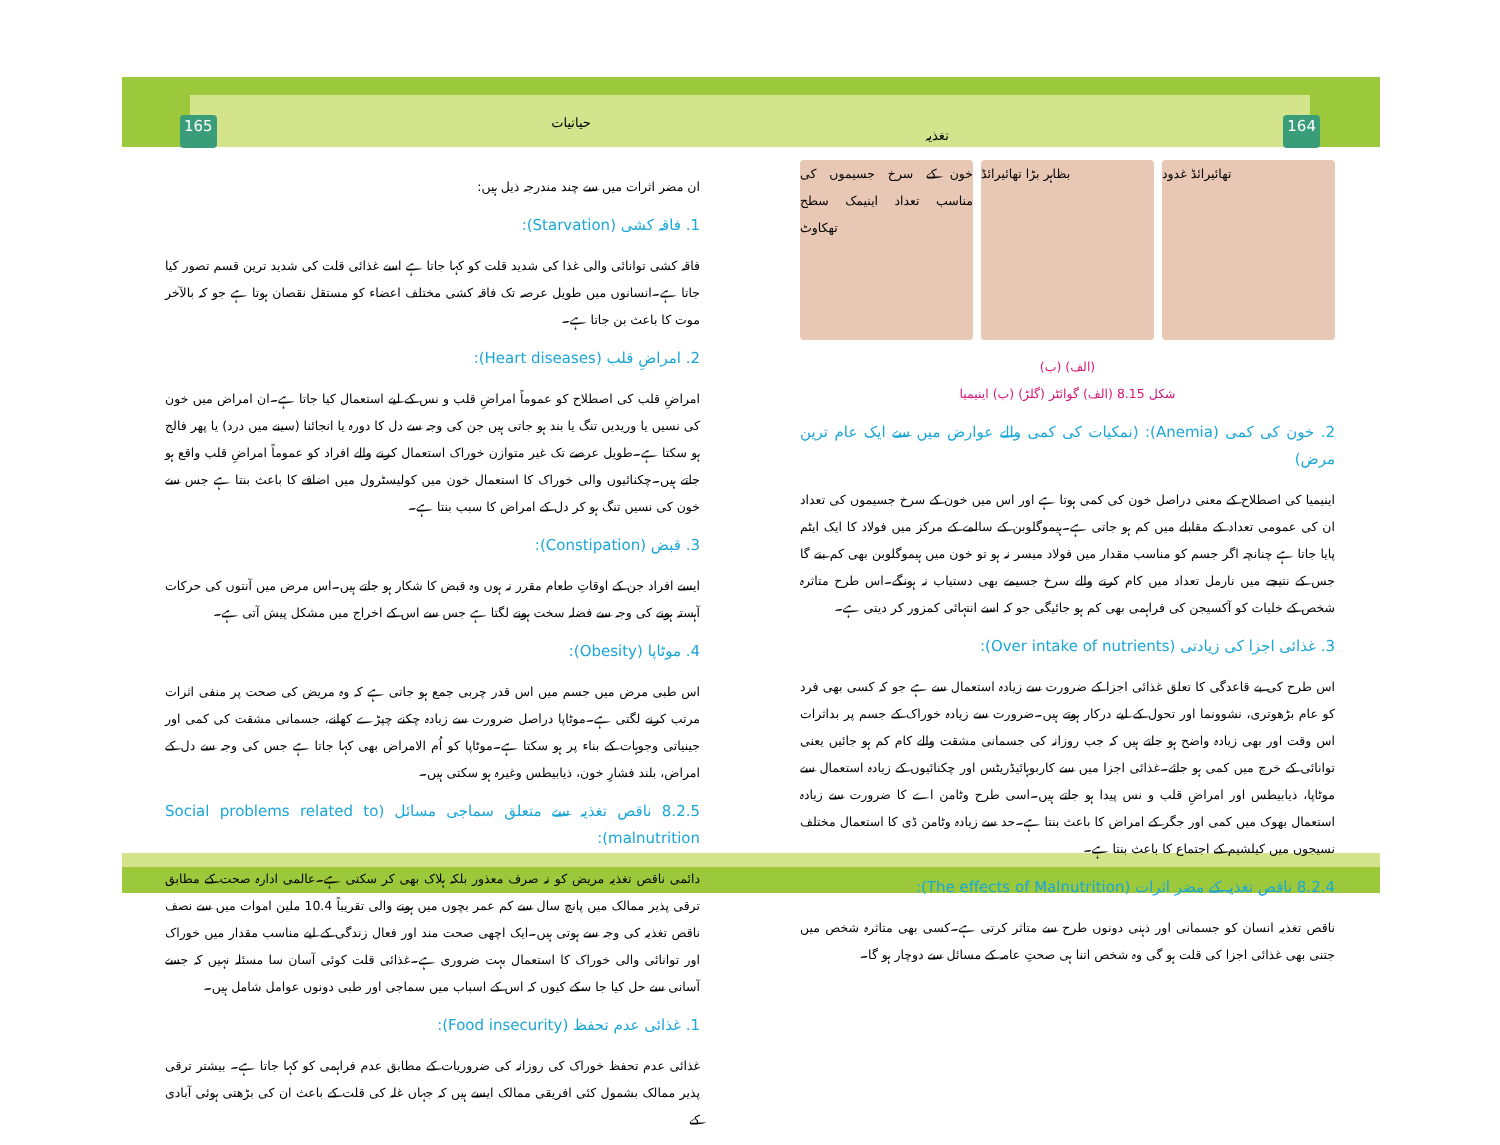165 حیاتیات تغذیہ 164
ان مضر اثرات میں سے چند مندرجہ ذیل ہیں:
1. فاقہ کشی (Starvation):
فاقہ کشی توانائی والی غذا کی شدید قلت کو کہا جاتا ہے اسے غذائی قلت کی شدید ترین قسم تصور کیا جاتا ہے۔انسانوں میں طویل عرصہ تک فاقہ کشی مختلف اعضاء کو مستقل نقصان ہوتا ہے جو کہ بالآخر موت کا باعث بن جاتا ہے۔
2. امراضِ قلب (Heart diseases):
امراضِ قلب کی اصطلاح کو عموماً امراضِ قلب و نس کے لیے استعمال کیا جاتا ہے۔ان امراض میں خون کی نسیں یا وریدیں تنگ یا بند ہو جاتی ہیں جن کی وجہ سے دل کا دورہ یا انجائنا (سینے میں درد) یا پھر فالج ہو سکتا ہے۔طویل عرصے تک غیر متوازن خوراک استعمال کرنے والے افراد کو عموماً امراضِ قلب واقع ہو جاتے ہیں۔چکنائیوں والی خوراک کا استعمال خون میں کولیسٹرول میں اضافے کا باعث بنتا ہے جس سے خون کی نسیں تنگ ہو کر دل کے امراض کا سبب بنتا ہے۔
3. قبض (Constipation):
ایسے افراد جن کے اوقاتِ طعام مقرر نہ ہوں وہ قبض کا شکار ہو جاتے ہیں۔اس مرض میں آنتوں کی حرکات آہستہ ہونے کی وجہ سے فضلہ سخت ہونے لگتا ہے جس سے اس کے اخراج میں مشکل پیش آتی ہے۔
4. موٹاپا (Obesity):
اس طبی مرض میں جسم میں اس قدر چربی جمع ہو جاتی ہے کہ وہ مریض کی صحت پر منفی اثرات مرتب کرنے لگتی ہے۔موٹاپا دراصل ضرورت سے زیادہ چکنے چپڑے کھانے، جسمانی مشقت کی کمی اور جینیاتی وجوہات کے بناء پر ہو سکتا ہے۔موٹاپا کو اُم الامراض بھی کہا جاتا ہے جس کی وجہ سے دل کے امراض، بلند فشارِ خون، ذیابیطس وغیرہ ہو سکتی ہیں۔
8.2.5 ناقص تغذیہ سے متعلق سماجی مسائل (Social problems related to malnutrition):
دائمی ناقص تغذیہ مریض کو نہ صرف معذور بلکہ ہلاک بھی کر سکتی ہے۔عالمی ادارہ صحت کے مطابق ترقی پذیر ممالک میں پانچ سال سے کم عمر بچوں میں ہونے والی تقریباً 10.4 ملین اموات میں سے نصف ناقص تغذیہ کی وجہ سے ہوتی ہیں۔ایک اچھی صحت مند اور فعال زندگی کے لیے مناسب مقدار میں خوراک اور توانائی والی خوراک کا استعمال بہت ضروری ہے۔غذائی قلت کوئی آسان سا مسئلہ نہیں کہ جسے آسانی سے حل کیا جا سکے کیوں کہ اس کے اسباب میں سماجی اور طبی دونوں عوامل شامل ہیں۔
1. غذائی عدم تحفظ (Food insecurity):
غذائی عدم تحفظ خوراک کی روزانہ کی ضروریات کے مطابق عدم فراہمی کو کہا جاتا ہے۔ بیشتر ترقی پذیر ممالک بشمول کئی افریقی ممالک ایسے ہیں کہ جہاں غلہ کی قلت کے باعث ان کی بڑھتی ہوئی آبادی کے
خون کے سرخ جسیموں کی مناسب تعداد اینیمک سطح تھکاوٹ
بظاہر بڑا تھائیرائڈ تھائیرائڈ غدود
(الف) (ب)
شکل 8.15 (الف) گوائٹر (گلڑ) (ب) اینیمیا
2. خون کی کمی (Anemia): (نمکیات کی کمی والے عوارض میں سے ایک عام ترین مرض)
اینیمیا کی اصطلاح کے معنی دراصل خون کی کمی ہوتا ہے اور اس میں خون کے سرخ جسیموں کی تعداد ان کی عمومی تعداد کے مقابلے میں کم ہو جاتی ہے۔ہیموگلوبن کے سالمے کے مرکز میں فولاد کا ایک ایٹم پایا جاتا ہے چنانچہ اگر جسم کو مناسب مقدار میں فولاد میسر نہ ہو تو خون میں ہیموگلوبن بھی کم بنے گا جس کے نتیجے میں نارمل تعداد میں کام کرنے والے سرخ جسیمے بھی دستیاب نہ ہونگے۔اس طرح متاثرہ شخص کے خلیات کو آکسیجن کی فراہمی بھی کم ہو جائیگی جو کہ اسے انتہائی کمزور کر دیتی ہے۔
3. غذائی اجزا کی زیادتی (Over intake of nutrients):
اس طرح کی بے قاعدگی کا تعلق غذائی اجزا کے ضرورت سے زیادہ استعمال سے ہے جو کہ کسی بھی فرد کو عام بڑھوتری، نشوونما اور تحول کے لیے درکار ہوتے ہیں۔ضرورت سے زیادہ خوراک کے جسم پر بداثرات اس وقت اور بھی زیادہ واضح ہو جاتے ہیں کہ جب روزانہ کی جسمانی مشقت والے کام کم ہو جائیں یعنی توانائی کے خرچ میں کمی ہو جائے۔غذائی اجزا میں سے کاربوہائیڈریٹس اور چکنائیوں کے زیادہ استعمال سے موٹاپا، ذیابیطس اور امراضِ قلب و نس پیدا ہو جاتے ہیں۔اسی طرح وٹامن اے کا ضرورت سے زیادہ استعمال بھوک میں کمی اور جگر کے امراض کا باعث بنتا ہے۔حد سے زیادہ وٹامن ڈی کا استعمال مختلف نسیجوں میں کیلشیم کے اجتماع کا باعث بنتا ہے۔
8.2.4 ناقص تغذیہ کے مضر اثرات (The effects of Malnutrition):
ناقص تغذیہ انسان کو جسمانی اور ذہنی دونوں طرح سے متاثر کرتی ہے۔کسی بھی متاثرہ شخص میں جتنی بھی غذائی اجزا کی قلت ہو گی وہ شخص اتنا ہی صحتِ عامہ کے مسائل سے دوچار ہو گا۔